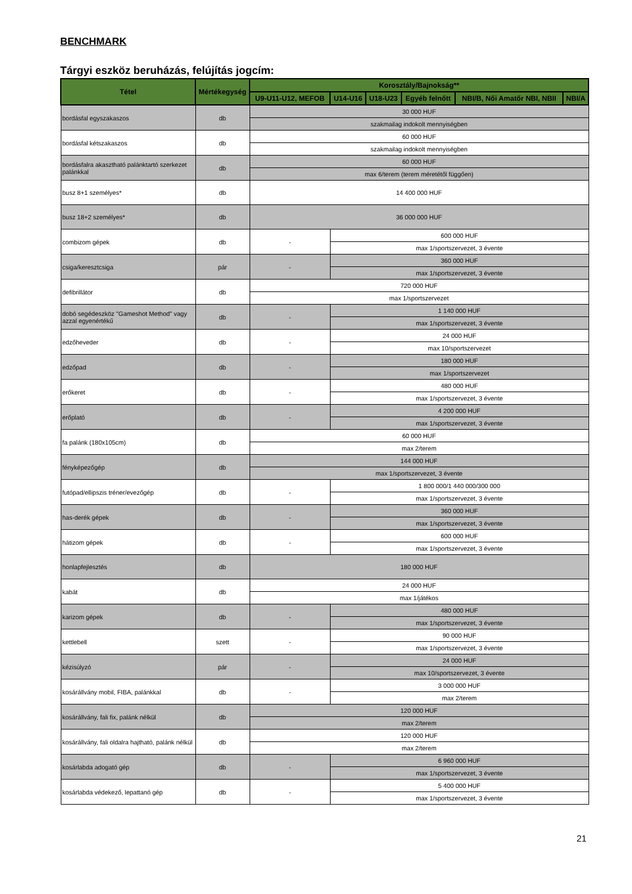BENCHMARK
Tárgyi eszköz beruházás, felújítás jogcím:
| Tétel | Mértékegység | Korosztály/Bajnokság** | | | | | |
| --- | --- | --- | --- | --- | --- | --- | --- |
| | | U9-U11-U12, MEFOB | U14-U16 | U18-U23 | Egyéb felnőtt | NBI/B, Női Amatőr NBI, NBII | NBI/A |
| bordásfal egyszakaszos | db | 30 000 HUF | | | | | |
| | | szakmailag indokolt mennyiségben | | | | | |
| bordásfal kétszakaszos | db | 60 000 HUF | | | | | |
| | | szakmailag indokolt mennyiségben | | | | | |
| bordásfalra akasztható palánktartó szerkezet palánkkal | db | 60 000 HUF | | | | | |
| | | max 6/terem (terem méretétől függően) | | | | | |
| busz 8+1 személyes* | db | 14 400 000 HUF | | | | | |
| busz 18+2 személyes* | db | 36 000 000 HUF | | | | | |
| combizom gépek | db | - | 600 000 HUF | | | | |
| | | | max 1/sportszervezet, 3 évente | | | | |
| csiga/keresztcsiga | pár | - | 360 000 HUF | | | | |
| | | | max 1/sportszervezet, 3 évente | | | | |
| defibrillátor | db | 720 000 HUF | | | | | |
| | | max 1/sportszervezet | | | | | |
| dobó segédeszköz "Gameshot Method" vagy azzal egyenértékű | db | - | 1 140 000 HUF | | | | |
| | | | max 1/sportszervezet, 3 évente | | | | |
| edzőheveder | db | - | 24 000 HUF | | | | |
| | | | max 10/sportszervezet | | | | |
| edzőpad | db | - | 180 000 HUF | | | | |
| | | | max 1/sportszervezet | | | | |
| erőkeret | db | - | 480 000 HUF | | | | |
| | | | max 1/sportszervezet, 3 évente | | | | |
| erőplató | db | - | 4 200 000 HUF | | | | |
| | | | max 1/sportszervezet, 3 évente | | | | |
| fa palánk (180x105cm) | db | 60 000 HUF | | | | | |
| | | max 2/terem | | | | | |
| fényképezőgép | db | 144 000 HUF | | | | | |
| | | max 1/sportszervezet, 3 évente | | | | | |
| futópad/ellipszis tréner/evezőgép | db | - | 1 800 000/1 440 000/300 000 | | | | |
| | | | max 1/sportszervezet, 3 évente | | | | |
| has-derék gépek | db | - | 360 000 HUF | | | | |
| | | | max 1/sportszervezet, 3 évente | | | | |
| hátizom gépek | db | - | 600 000 HUF | | | | |
| | | | max 1/sportszervezet, 3 évente | | | | |
| honlapfejlesztés | db | 180 000 HUF | | | | | |
| kabát | db | 24 000 HUF | | | | | |
| | | max 1/játékos | | | | | |
| karizom gépek | db | - | 480 000 HUF | | | | |
| | | | max 1/sportszervezet, 3 évente | | | | |
| kettlebell | szett | - | 90 000 HUF | | | | |
| | | | max 1/sportszervezet, 3 évente | | | | |
| kézisúlyzó | pár | - | 24 000 HUF | | | | |
| | | | max 10/sportszervezet, 3 évente | | | | |
| kosárállvány mobil, FIBA, palánkkal | db | - | 3 000 000 HUF | | | | |
| | | | max 2/terem | | | | |
| kosárállvány, fali fix, palánk nélkül | db | 120 000 HUF | | | | | |
| | | max 2/terem | | | | | |
| kosárállvány, fali oldalra hajtható, palánk nélkül | db | 120 000 HUF | | | | | |
| | | max 2/terem | | | | | |
| kosárlabda adogató gép | db | - | 6 960 000 HUF | | | | |
| | | | max 1/sportszervezet, 3 évente | | | | |
| kosárlabda védekező, lepattanó gép | db | - | 5 400 000 HUF | | | | |
| | | | max 1/sportszervezet, 3 évente | | | | |
21